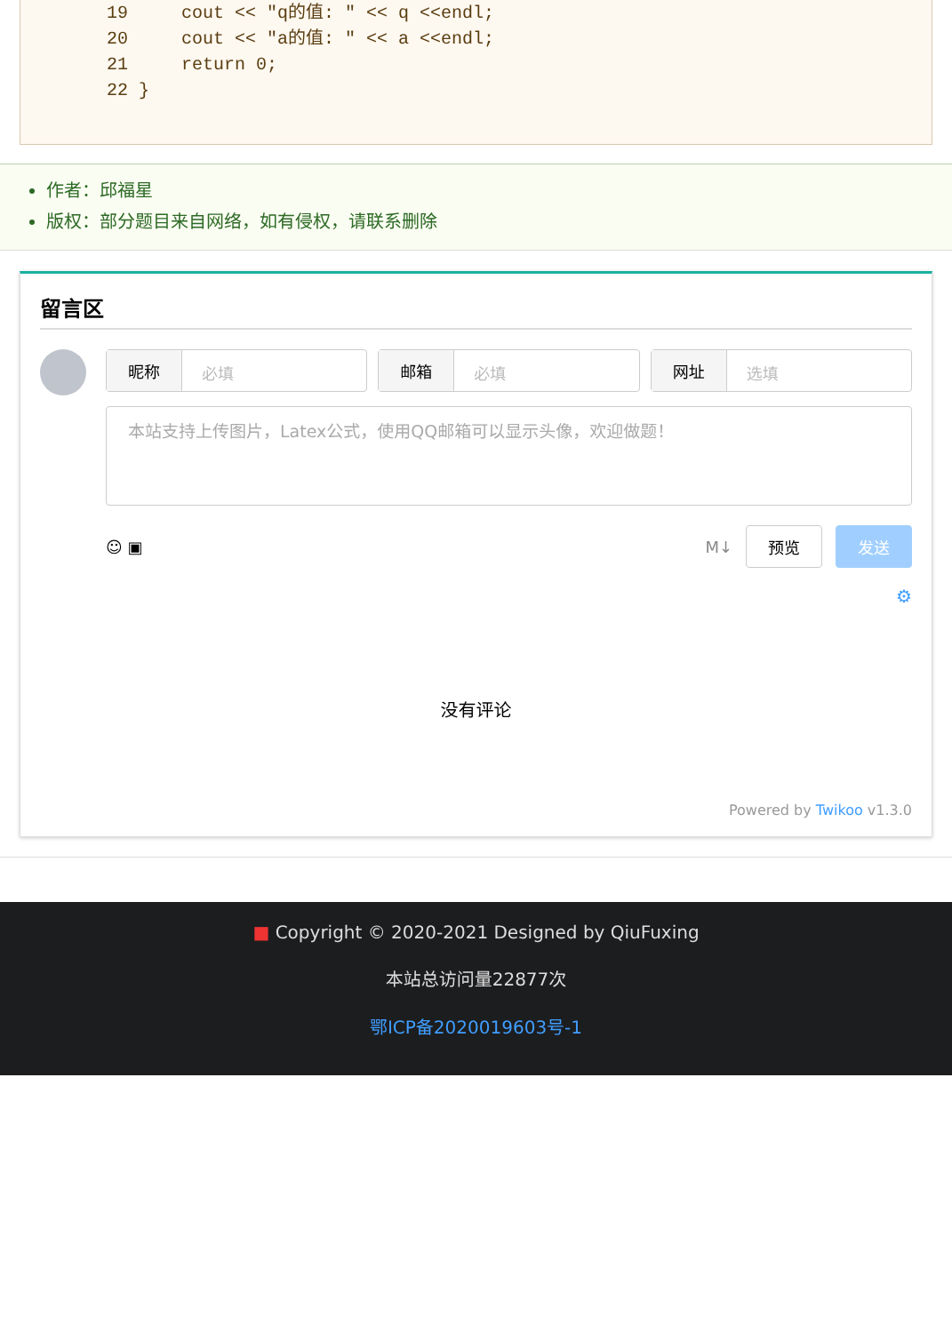19 cout << "q的值: " << q <<endl;
20 cout << "a的值: " << a <<endl;
21 return 0;
22 }
作者：邱福星
版权：部分题目来自网络，如有侵权，请联系删除
留言区
昵称 必填
邮箱 必填
网址 选填
本站支持上传图片，Latex公式，使用QQ邮箱可以显示头像，欢迎做题！
☺ ▣ M↓
预览 发送
⚙
没有评论
Powered by Twikoo v1.3.0
■ Copyright © 2020-2021 Designed by QiuFuxing
本站总访问量22877次
鄂ICP备2020019603号-1